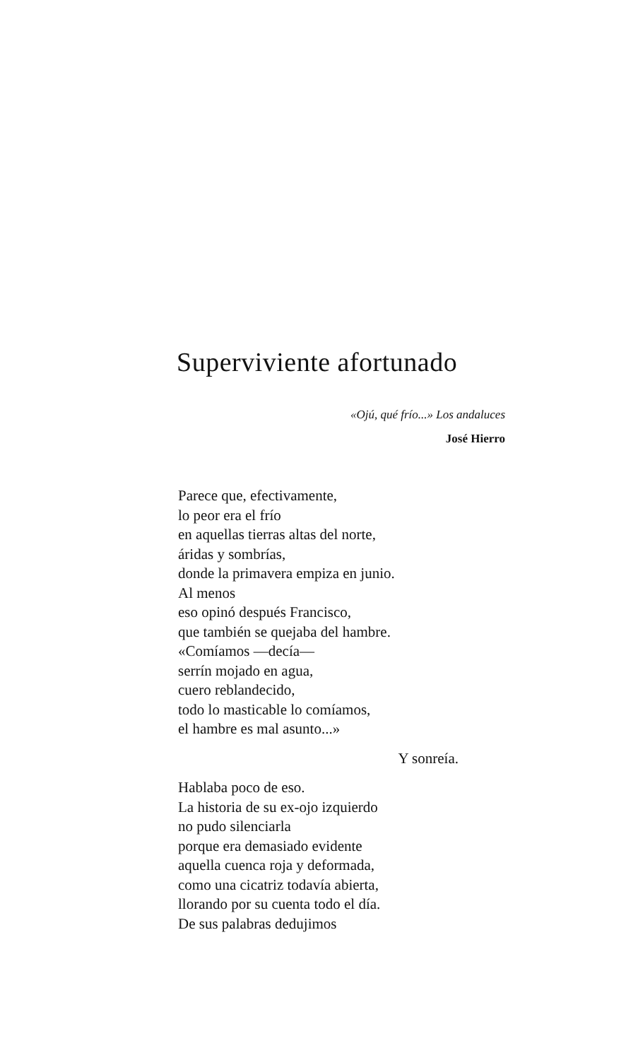Superviviente afortunado
«Ojú, qué frío...» Los andaluces
José Hierro
Parece que, efectivamente,
lo peor era el frío
en aquellas tierras altas del norte,
áridas y sombrías,
donde la primavera empiza en junio.
Al menos
eso opinó después Francisco,
que también se quejaba del hambre.
«Comíamos —decía—
serrín mojado en agua,
cuero reblandecido,
todo lo masticable lo comíamos,
el hambre es mal asunto...»
Y sonreía.
Hablaba poco de eso.
La historia de su ex-ojo izquierdo
no pudo silenciarla
porque era demasiado evidente
aquella cuenca roja y deformada,
como una cicatriz todavía abierta,
llorando por su cuenta todo el día.
De sus palabras dedujimos